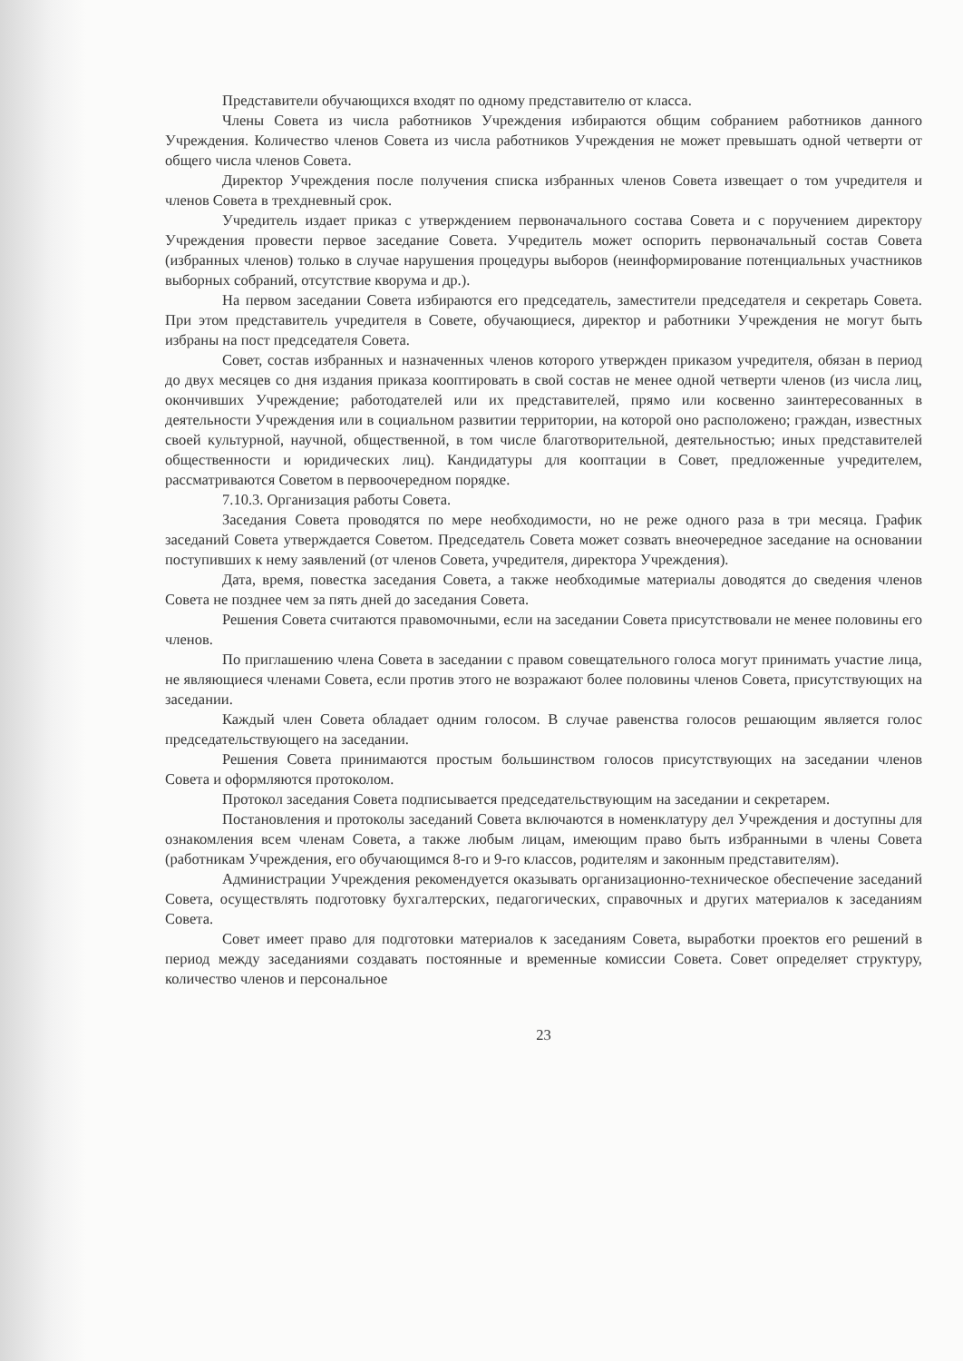Представители обучающихся входят по одному представителю от класса.
Члены Совета из числа работников Учреждения избираются общим собранием работников данного Учреждения. Количество членов Совета из числа работников Учреждения не может превышать одной четверти от общего числа членов Совета.
Директор Учреждения после получения списка избранных членов Совета извещает о том учредителя и членов Совета в трехдневный срок.
Учредитель издает приказ с утверждением первоначального состава Совета и с поручением директору Учреждения провести первое заседание Совета. Учредитель может оспорить первоначальный состав Совета (избранных членов) только в случае нарушения процедуры выборов (неинформирование потенциальных участников выборных собраний, отсутствие кворума и др.).
На первом заседании Совета избираются его председатель, заместители председателя и секретарь Совета. При этом представитель учредителя в Совете, обучающиеся, директор и работники Учреждения не могут быть избраны на пост председателя Совета.
Совет, состав избранных и назначенных членов которого утвержден приказом учредителя, обязан в период до двух месяцев со дня издания приказа кооптировать в свой состав не менее одной четверти членов (из числа лиц, окончивших Учреждение; работодателей или их представителей, прямо или косвенно заинтересованных в деятельности Учреждения или в социальном развитии территории, на которой оно расположено; граждан, известных своей культурной, научной, общественной, в том числе благотворительной, деятельностью; иных представителей общественности и юридических лиц). Кандидатуры для кооптации в Совет, предложенные учредителем, рассматриваются Советом в первоочередном порядке.
7.10.3. Организация работы Совета.
Заседания Совета проводятся по мере необходимости, но не реже одного раза в три месяца. График заседаний Совета утверждается Советом. Председатель Совета может созвать внеочередное заседание на основании поступивших к нему заявлений (от членов Совета, учредителя, директора Учреждения).
Дата, время, повестка заседания Совета, а также необходимые материалы доводятся до сведения членов Совета не позднее чем за пять дней до заседания Совета.
Решения Совета считаются правомочными, если на заседании Совета присутствовали не менее половины его членов.
По приглашению члена Совета в заседании с правом совещательного голоса могут принимать участие лица, не являющиеся членами Совета, если против этого не возражают более половины членов Совета, присутствующих на заседании.
Каждый член Совета обладает одним голосом. В случае равенства голосов решающим является голос председательствующего на заседании.
Решения Совета принимаются простым большинством голосов присутствующих на заседании членов Совета и оформляются протоколом.
Протокол заседания Совета подписывается председательствующим на заседании и секретарем.
Постановления и протоколы заседаний Совета включаются в номенклатуру дел Учреждения и доступны для ознакомления всем членам Совета, а также любым лицам, имеющим право быть избранными в члены Совета (работникам Учреждения, его обучающимся 8-го и 9-го классов, родителям и законным представителям).
Администрации Учреждения рекомендуется оказывать организационно-техническое обеспечение заседаний Совета, осуществлять подготовку бухгалтерских, педагогических, справочных и других материалов к заседаниям Совета.
Совет имеет право для подготовки материалов к заседаниям Совета, выработки проектов его решений в период между заседаниями создавать постоянные и временные комиссии Совета. Совет определяет структуру, количество членов и персональное
23